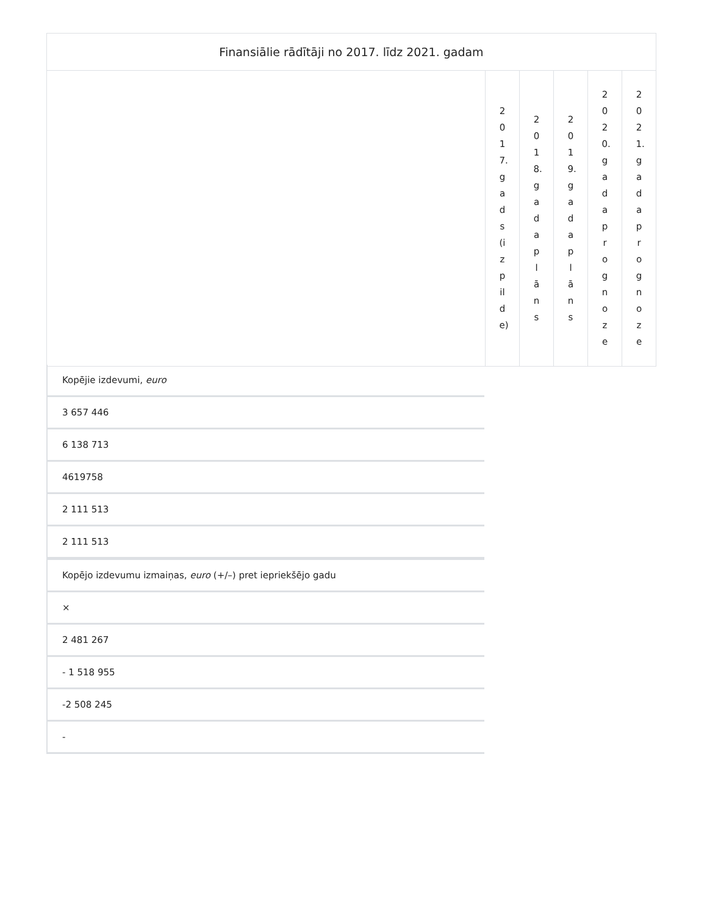| Finansiālie rādītāji no 2017. līdz 2021. gadam | | | | | |
| --- | --- | --- | --- | --- | --- |
| | 2017.gads(izpilde) | 2018.gada plāns | 2019.gada plāns | 2020.gada prognoze | 2021.gada prognoze |
Kopējie izdevumi, euro
3 657 446
6 138 713
4619758
2 111 513
2 111 513
Kopējo izdevumu izmaiņas, euro (+/–) pret iepriekšējo gadu
×
2 481 267
- 1 518 955
-2 508 245
-